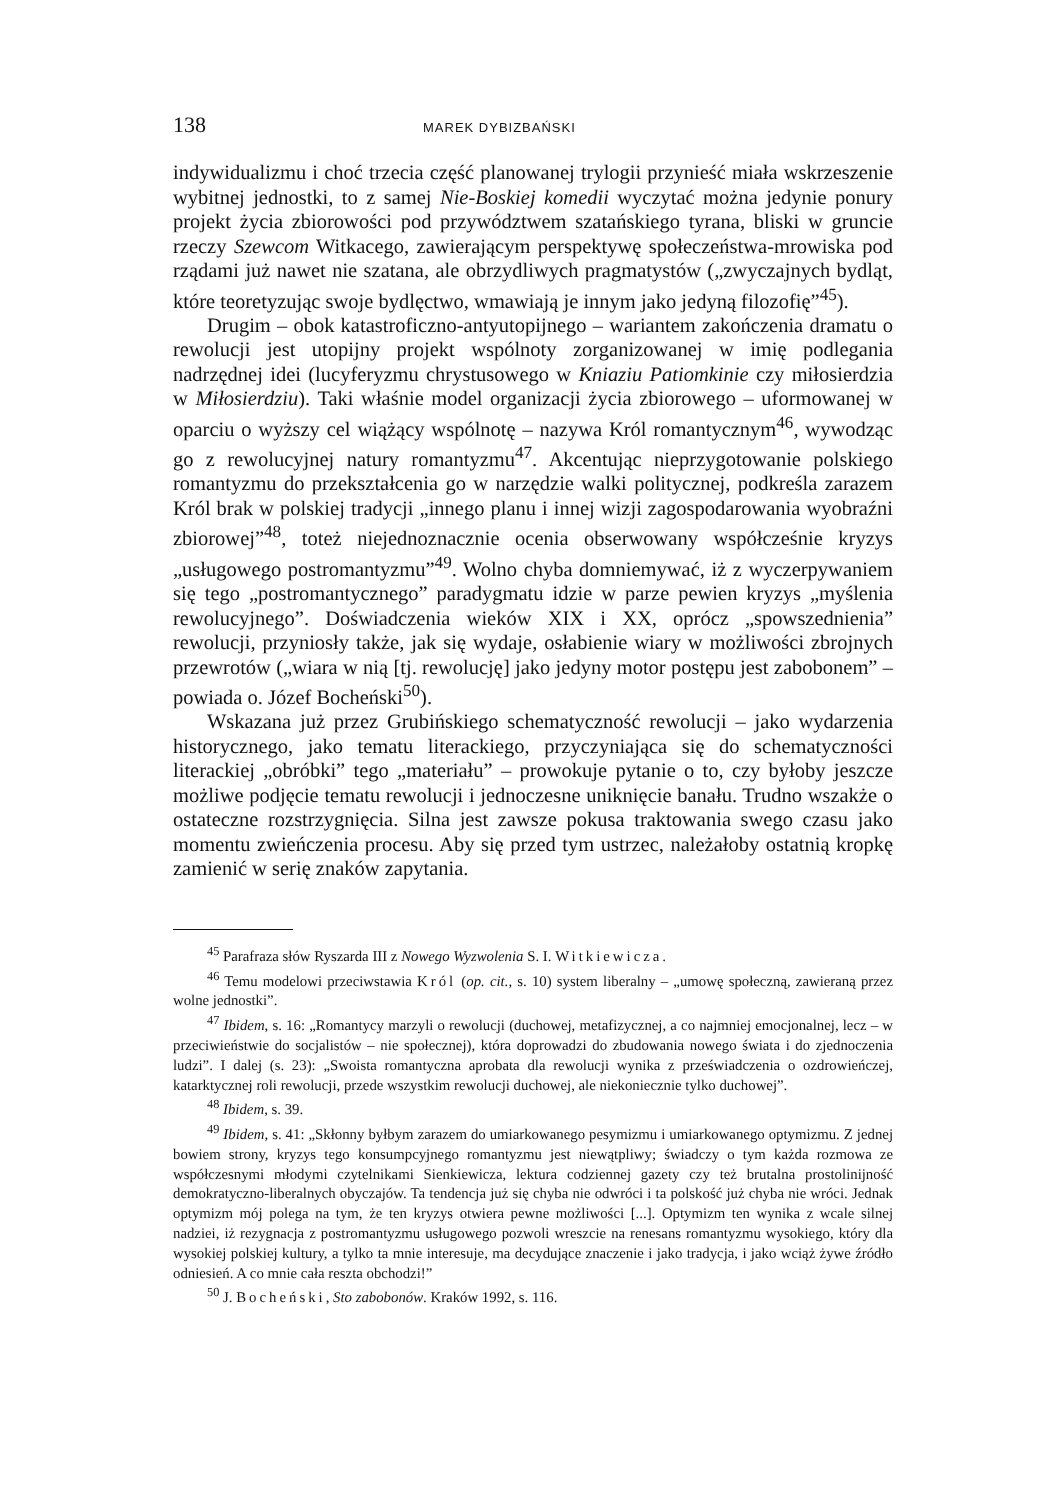138 MAREK DYBIZBAŃSKI
indywidualizmu i choć trzecia część planowanej trylogii przynieść miała wskrzeszenie wybitnej jednostki, to z samej Nie-Boskiej komedii wyczytać można jedynie ponury projekt życia zbiorowości pod przywództwem szatańskiego tyrana, bliski w gruncie rzeczy Szewcom Witkacego, zawierającym perspektywę społeczeństwa-mrowiska pod rządami już nawet nie szatana, ale obrzydliwych pragmatystów („zwyczajnych bydląt, które teoretyzując swoje bydlęctwo, wmawiają je innym jako jedyną filozofię”<sup>45</sup>).
Drugim – obok katastroficzno-antyutopijnego – wariantem zakończenia dramatu o rewolucji jest utopijny projekt wspólnoty zorganizowanej w imię podlegania nadrzędnej idei (lucyferyzmu chrystusowego w Kniaziu Patiomkinie czy miłosierdzia w Miłosierdziu). Taki właśnie model organizacji życia zbiorowego – uformowanej w oparciu o wyższy cel wiążący wspólnotę – nazywa Król romantycznym<sup>46</sup>, wywodząc go z rewolucyjnej natury romantyzmu<sup>47</sup>. Akcentując nieprzygotowanie polskiego romantyzmu do przekształcenia go w narzędzie walki politycznej, podkreśla zarazem Król brak w polskiej tradycji „innego planu i innej wizji zagospodarowania wyobraźni zbiorowej”<sup>48</sup>, toteż niejednoznacznie ocenia obserwowany współcześnie kryzys „usługowego postromantyzmu”<sup>49</sup>. Wolno chyba domniemywać, iż z wyczerpywaniem się tego „postromantycznego” paradygmatu idzie w parze pewien kryzys „myślenia rewolucyjnego”. Doświadczenia wieków XIX i XX, oprócz „spowszednienia” rewolucji, przyniosły także, jak się wydaje, osłabienie wiary w możliwości zbrojnych przewrotów („wiara w nią [tj. rewolucję] jako jedyny motor postępu jest zabobonem” – powiada o. Józef Bocheński<sup>50</sup>).
Wskazana już przez Grubińskiego schematyczność rewolucji – jako wydarzenia historycznego, jako tematu literackiego, przyczyniająca się do schematyczności literackiej „obróbki” tego „materiału” – prowokuje pytanie o to, czy byłoby jeszcze możliwe podjęcie tematu rewolucji i jednoczesne uniknięcie banału. Trudno wszakże o ostateczne rozstrzygnięcia. Silna jest zawsze pokusa traktowania swego czasu jako momentu zwieńczenia procesu. Aby się przed tym ustrzec, należałoby ostatnią kropkę zamienić w serię znaków zapytania.
<sup>45</sup> Parafraza słów Ryszarda III z Nowego Wyzwolenia S. I. Witkiewicza.
<sup>46</sup> Temu modelowi przeciwstawia Król (op. cit., s. 10) system liberalny – „umowę społeczną, zawieraną przez wolne jednostki”.
<sup>47</sup> Ibidem, s. 16: „Romantycy marzyli o rewolucji (duchowej, metafizycznej, a co najmniej emocjonalnej, lecz – w przeciwieństwie do socjalistów – nie społecznej), która doprowadzi do zbudowania nowego świata i do zjednoczenia ludzi”. I dalej (s. 23): „Swoista romantyczna aprobata dla rewolucji wynika z przeświadczenia o ozdrowieńczej, katarktycznej roli rewolucji, przede wszystkim rewolucji duchowej, ale niekoniecznie tylko duchowej”.
<sup>48</sup> Ibidem, s. 39.
<sup>49</sup> Ibidem, s. 41: „Skłonny byłbym zarazem do umiarkowanego pesymizmu i umiarkowanego optymizmu. Z jednej bowiem strony, kryzys tego konsumpcyjnego romantyzmu jest niewątpliwy; świadczy o tym każda rozmowa ze współczesnymi młodymi czytelnikami Sienkiewicza, lektura codziennej gazety czy też brutalna prostolinijność demokratyczno-liberalnych obyczajów. Ta tendencja już się chyba nie odwróci i ta polskość już chyba nie wróci. Jednak optymizm mój polega na tym, że ten kryzys otwiera pewne możliwości [...]. Optymizm ten wynika z wcale silnej nadziei, iż rezygnacja z postromantyzmu usługowego pozwoli wreszcie na renesans romantyzmu wysokiego, który dla wysokiej polskiej kultury, a tylko ta mnie interesuje, ma decydujące znaczenie i jako tradycja, i jako wciąż żywe źródło odniesień. A co mnie cała reszta obchodzi!”
<sup>50</sup> J. Bocheński, Sto zabobonów. Kraków 1992, s. 116.